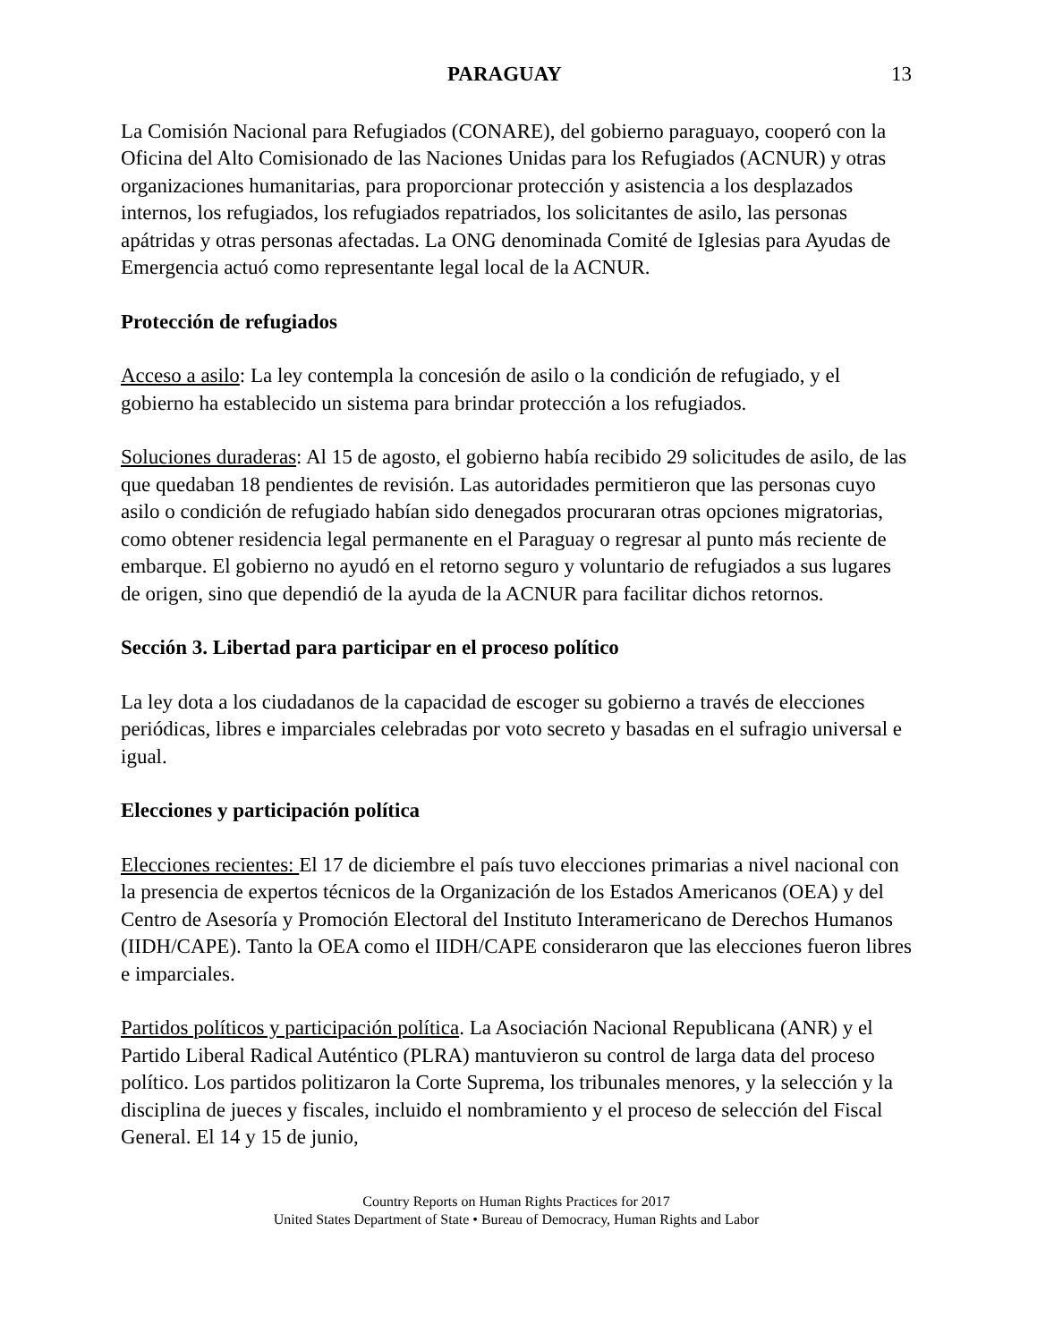PARAGUAY 13
La Comisión Nacional para Refugiados (CONARE), del gobierno paraguayo, cooperó con la Oficina del Alto Comisionado de las Naciones Unidas para los Refugiados (ACNUR) y otras organizaciones humanitarias, para proporcionar protección y asistencia a los desplazados internos, los refugiados, los refugiados repatriados, los solicitantes de asilo, las personas apátridas y otras personas afectadas. La ONG denominada Comité de Iglesias para Ayudas de Emergencia actuó como representante legal local de la ACNUR.
Protección de refugiados
Acceso a asilo: La ley contempla la concesión de asilo o la condición de refugiado, y el gobierno ha establecido un sistema para brindar protección a los refugiados.
Soluciones duraderas: Al 15 de agosto, el gobierno había recibido 29 solicitudes de asilo, de las que quedaban 18 pendientes de revisión. Las autoridades permitieron que las personas cuyo asilo o condición de refugiado habían sido denegados procuraran otras opciones migratorias, como obtener residencia legal permanente en el Paraguay o regresar al punto más reciente de embarque. El gobierno no ayudó en el retorno seguro y voluntario de refugiados a sus lugares de origen, sino que dependió de la ayuda de la ACNUR para facilitar dichos retornos.
Sección 3. Libertad para participar en el proceso político
La ley dota a los ciudadanos de la capacidad de escoger su gobierno a través de elecciones periódicas, libres e imparciales celebradas por voto secreto y basadas en el sufragio universal e igual.
Elecciones y participación política
Elecciones recientes: El 17 de diciembre el país tuvo elecciones primarias a nivel nacional con la presencia de expertos técnicos de la Organización de los Estados Americanos (OEA) y del Centro de Asesoría y Promoción Electoral del Instituto Interamericano de Derechos Humanos (IIDH/CAPE). Tanto la OEA como el IIDH/CAPE consideraron que las elecciones fueron libres e imparciales.
Partidos políticos y participación política. La Asociación Nacional Republicana (ANR) y el Partido Liberal Radical Auténtico (PLRA) mantuvieron su control de larga data del proceso político. Los partidos politizaron la Corte Suprema, los tribunales menores, y la selección y la disciplina de jueces y fiscales, incluido el nombramiento y el proceso de selección del Fiscal General. El 14 y 15 de junio,
Country Reports on Human Rights Practices for 2017
United States Department of State • Bureau of Democracy, Human Rights and Labor